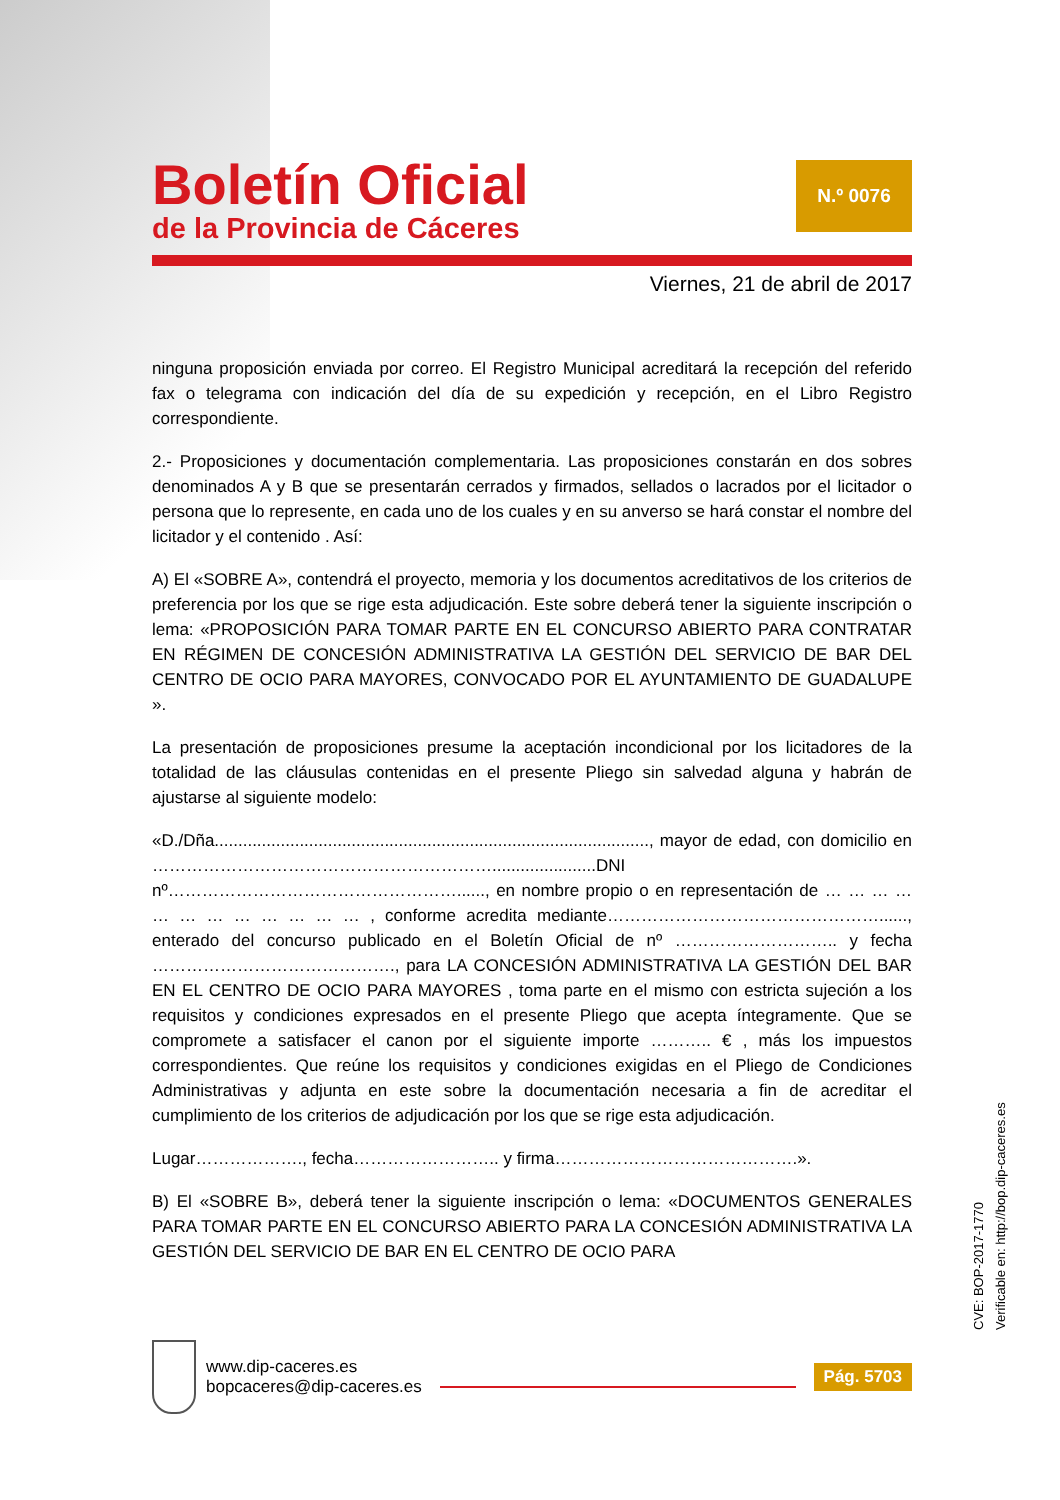Boletín Oficial
de la Provincia de Cáceres
N.º 0076
Viernes, 21 de abril de 2017
ninguna proposición enviada por correo. El Registro Municipal acreditará la recepción del referido fax o telegrama con indicación del día de su expedición y recepción, en el Libro Registro correspondiente.
2.- Proposiciones y documentación complementaria. Las proposiciones constarán en dos sobres denominados A y B que se presentarán cerrados y firmados, sellados o lacrados por el licitador o persona que lo represente, en cada uno de los cuales y en su anverso se hará constar el nombre del licitador y el contenido . Así:
A) El «SOBRE A», contendrá el proyecto, memoria y los documentos acreditativos de los criterios de preferencia por los que se rige esta adjudicación. Este sobre deberá tener la siguiente inscripción o lema: «PROPOSICIÓN PARA TOMAR PARTE EN EL CONCURSO ABIERTO PARA CONTRATAR EN RÉGIMEN DE CONCESIÓN ADMINISTRATIVA LA GESTIÓN DEL SERVICIO DE BAR DEL CENTRO DE OCIO PARA MAYORES, CONVOCADO POR EL AYUNTAMIENTO DE GUADALUPE ».
La presentación de proposiciones presume la aceptación incondicional por los licitadores de la totalidad de las cláusulas contenidas en el presente Pliego sin salvedad alguna y habrán de ajustarse al siguiente modelo:
«D./Dña............................................................................................, mayor de edad, con domicilio en ……………………………………………………......................DNI nº……………………………………………......, en nombre propio o en representación de … … … … … … … … … … … … , conforme acredita mediante…………………………………………......, enterado del concurso publicado en el Boletín Oficial de nº ……………………….. y fecha ……………………………………., para LA CONCESIÓN ADMINISTRATIVA LA GESTIÓN DEL BAR EN EL CENTRO DE OCIO PARA MAYORES , toma parte en el mismo con estricta sujeción a los requisitos y condiciones expresados en el presente Pliego que acepta íntegramente. Que se compromete a satisfacer el canon por el siguiente importe ……….. € , más los impuestos correspondientes. Que reúne los requisitos y condiciones exigidas en el Pliego de Condiciones Administrativas y adjunta en este sobre la documentación necesaria a fin de acreditar el cumplimiento de los criterios de adjudicación por los que se rige esta adjudicación.
Lugar………………., fecha…………………….. y firma…………………………………….».
B) El «SOBRE B», deberá tener la siguiente inscripción o lema: «DOCUMENTOS GENERALES PARA TOMAR PARTE EN EL CONCURSO ABIERTO PARA LA CONCESIÓN ADMINISTRATIVA LA GESTIÓN DEL SERVICIO DE BAR EN EL CENTRO DE OCIO PARA
CVE: BOP-2017-1770
Verificable en: http://bop.dip-caceres.es
www.dip-caceres.es
bopcaceres@dip-caceres.es
Pág. 5703